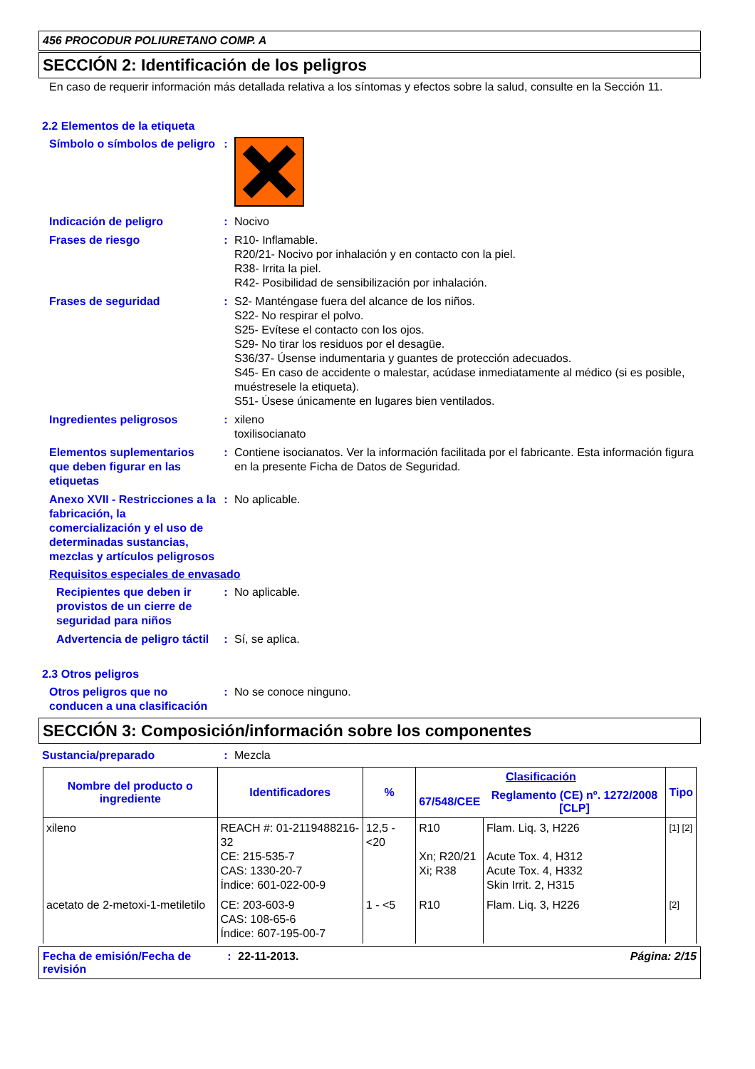456 PROCODUR POLIURETANO COMP. A
SECCIÓN 2: Identificación de los peligros
En caso de requerir información más detallada relativa a los síntomas y efectos sobre la salud, consulte en la Sección 11.
2.2 Elementos de la etiqueta
Símbolo o símbolos de peligro
:
Indicación de peligro : Nocivo
Frases de riesgo : R10- Inflamable.
R20/21- Nocivo por inhalación y en contacto con la piel.
R38- Irrita la piel.
R42- Posibilidad de sensibilización por inhalación.
Frases de seguridad : S2- Manténgase fuera del alcance de los niños.
S22- No respirar el polvo.
S25- Evítese el contacto con los ojos.
S29- No tirar los residuos por el desagüe.
S36/37- Úsense indumentaria y guantes de protección adecuados.
S45- En caso de accidente o malestar, acúdase inmediatamente al médico (si es posible, muéstresele la etiqueta).
S51- Úsese únicamente en lugares bien ventilados.
Ingredientes peligrosos : xileno
toxilisocianato
Elementos suplementarios que deben figurar en las etiquetas
: Contiene isocianatos. Ver la información facilitada por el fabricante. Esta información figura en la presente Ficha de Datos de Seguridad.
Anexo XVII - Restricciones a la fabricación, la comercialización y el uso de determinadas sustancias, mezclas y artículos peligrosos
: No aplicable.
Requisitos especiales de envasado
Recipientes que deben ir provistos de un cierre de seguridad para niños
: No aplicable.
Advertencia de peligro táctil
: Sí, se aplica.
2.3 Otros peligros
Otros peligros que no conducen a una clasificación
: No se conoce ninguno.
SECCIÓN 3: Composición/información sobre los componentes
Sustancia/preparado : Mezcla
| Nombre del producto o ingrediente | Identificadores | % | Clasificación | | Tipo |
| --- | --- | --- | --- | --- | --- |
| | | | 67/548/CEE | Reglamento (CE) nº. 1272/2008 [CLP] | |
| xileno | REACH #: 01-2119488216-32 CE: 215-535-7 CAS: 1330-20-7 Índice: 601-022-00-9 | 12,5 - <20 | R10 Xn; R20/21 Xi; R38 | Flam. Liq. 3, H226 Acute Tox. 4, H312 Acute Tox. 4, H332 Skin Irrit. 2, H315 | [1] [2] |
| acetato de 2-metoxi-1-metiletilo | CE: 203-603-9 CAS: 108-65-6 Índice: 607-195-00-7 | 1 - <5 | R10 | Flam. Liq. 3, H226 | [2] |
Fecha de emisión/Fecha de revisión
: 22-11-2013. Página: 2/15